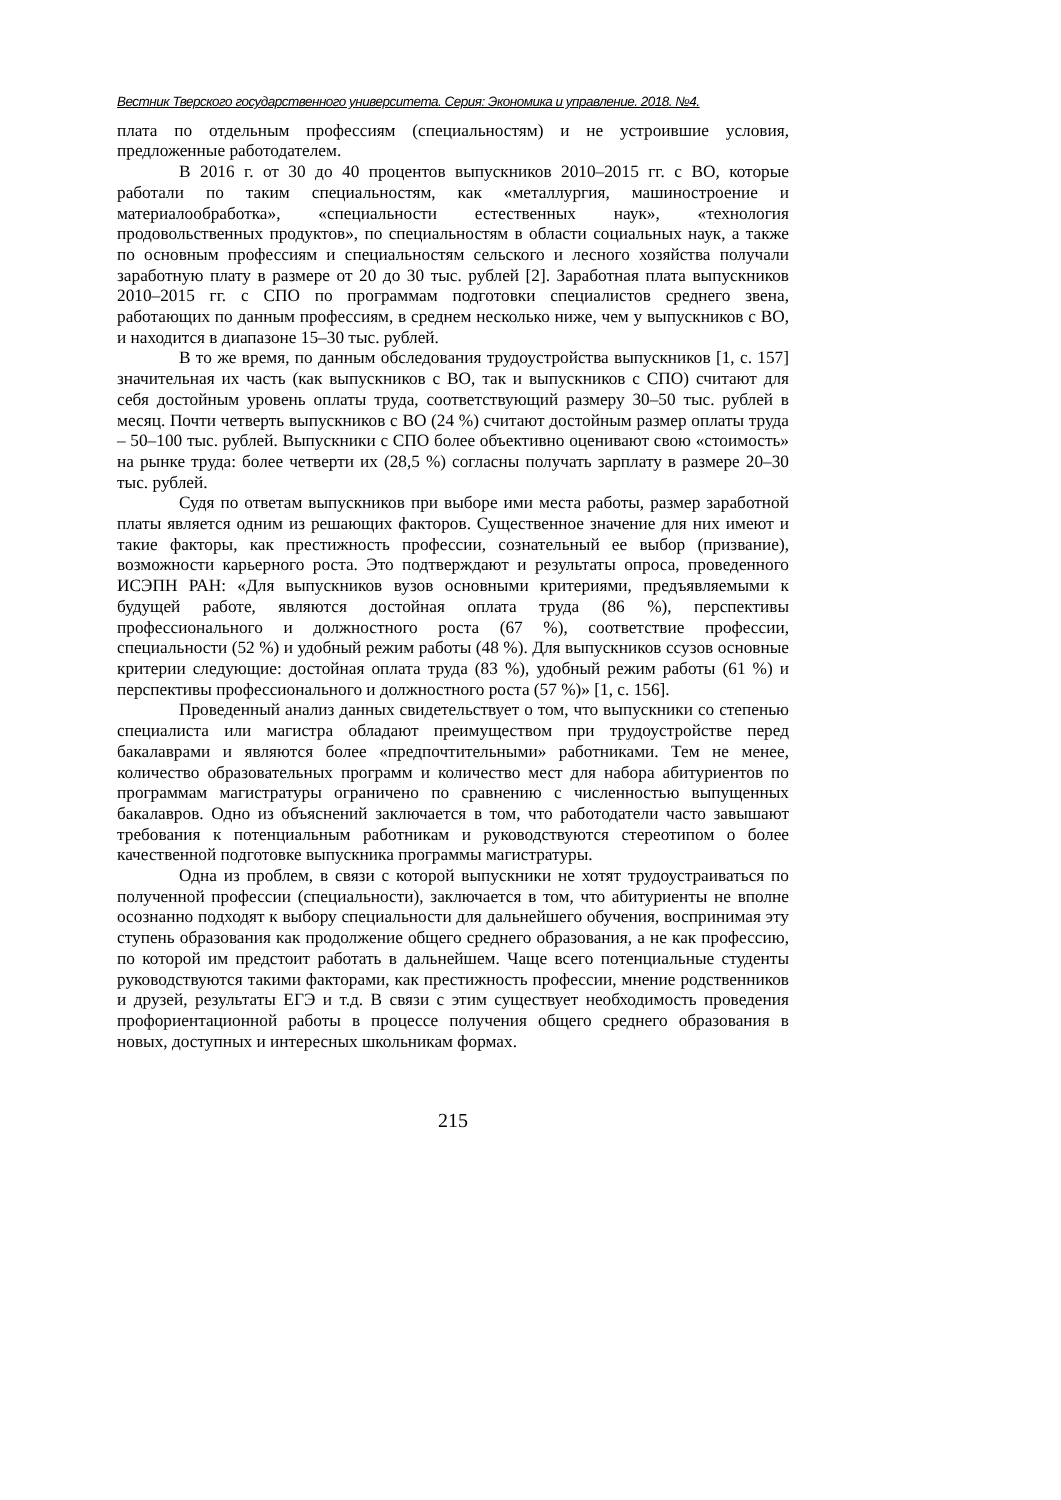Вестник Тверского государственного университета. Серия: Экономика и управление. 2018. №4.
плата по отдельным профессиям (специальностям) и не устроившие условия, предложенные работодателем.
В 2016 г. от 30 до 40 процентов выпускников 2010–2015 гг. с ВО, которые работали по таким специальностям, как «металлургия, машиностроение и материалообработка», «специальности естественных наук», «технология продовольственных продуктов», по специальностям в области социальных наук, а также по основным профессиям и специальностям сельского и лесного хозяйства получали заработную плату в размере от 20 до 30 тыс. рублей [2]. Заработная плата выпускников 2010–2015 гг. с СПО по программам подготовки специалистов среднего звена, работающих по данным профессиям, в среднем несколько ниже, чем у выпускников с ВО, и находится в диапазоне 15–30 тыс. рублей.
В то же время, по данным обследования трудоустройства выпускников [1, с. 157] значительная их часть (как выпускников с ВО, так и выпускников с СПО) считают для себя достойным уровень оплаты труда, соответствующий размеру 30–50 тыс. рублей в месяц. Почти четверть выпускников с ВО (24 %) считают достойным размер оплаты труда – 50–100 тыс. рублей. Выпускники с СПО более объективно оценивают свою «стоимость» на рынке труда: более четверти их (28,5 %) согласны получать зарплату в размере 20–30 тыс. рублей.
Судя по ответам выпускников при выборе ими места работы, размер заработной платы является одним из решающих факторов. Существенное значение для них имеют и такие факторы, как престижность профессии, сознательный ее выбор (призвание), возможности карьерного роста. Это подтверждают и результаты опроса, проведенного ИСЭПН РАН: «Для выпускников вузов основными критериями, предъявляемыми к будущей работе, являются достойная оплата труда (86 %), перспективы профессионального и должностного роста (67 %), соответствие профессии, специальности (52 %) и удобный режим работы (48 %). Для выпускников ссузов основные критерии следующие: достойная оплата труда (83 %), удобный режим работы (61 %) и перспективы профессионального и должностного роста (57 %)» [1, с. 156].
Проведенный анализ данных свидетельствует о том, что выпускники со степенью специалиста или магистра обладают преимуществом при трудоустройстве перед бакалаврами и являются более «предпочтительными» работниками. Тем не менее, количество образовательных программ и количество мест для набора абитуриентов по программам магистратуры ограничено по сравнению с численностью выпущенных бакалавров. Одно из объяснений заключается в том, что работодатели часто завышают требования к потенциальным работникам и руководствуются стереотипом о более качественной подготовке выпускника программы магистратуры.
Одна из проблем, в связи с которой выпускники не хотят трудоустраиваться по полученной профессии (специальности), заключается в том, что абитуриенты не вполне осознанно подходят к выбору специальности для дальнейшего обучения, воспринимая эту ступень образования как продолжение общего среднего образования, а не как профессию, по которой им предстоит работать в дальнейшем. Чаще всего потенциальные студенты руководствуются такими факторами, как престижность профессии, мнение родственников и друзей, результаты ЕГЭ и т.д. В связи с этим существует необходимость проведения профориентационной работы в процессе получения общего среднего образования в новых, доступных и интересных школьникам формах.
215